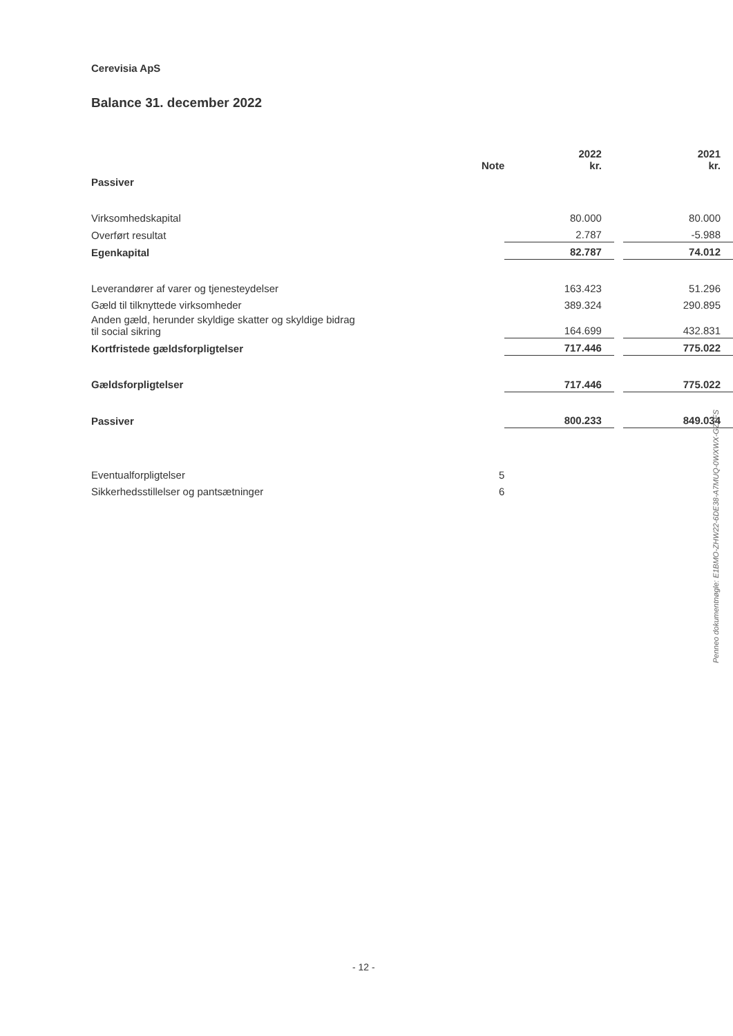Cerevisia ApS
Balance 31. december 2022
| | Note | 2022 kr. | | 2021 kr. |
| --- | --- | --- | --- | --- |
| Passiver | | | | |
| Virksomhedskapital | | 80.000 | | 80.000 |
| Overført resultat | | 2.787 | | -5.988 |
| Egenkapital | | 82.787 | | 74.012 |
| Leverandører af varer og tjenesteydelser | | 163.423 | | 51.296 |
| Gæld til tilknyttede virksomheder | | 389.324 | | 290.895 |
| Anden gæld, herunder skyldige skatter og skyldige bidrag til social sikring | | 164.699 | | 432.831 |
| Kortfristede gældsforpligtelser | | 717.446 | | 775.022 |
| Gældsforpligtelser | | 717.446 | | 775.022 |
| Passiver | | 800.233 | | 849.034 |
| Eventualforpligtelser | 5 | | | |
| Sikkerhedsstillelser og pantsætninger | 6 | | | |
Penneo dokumentnøgle: E1BMO-ZHW22-6DE38-A7MUQ-0WXWX-GZ1FS
- 12 -